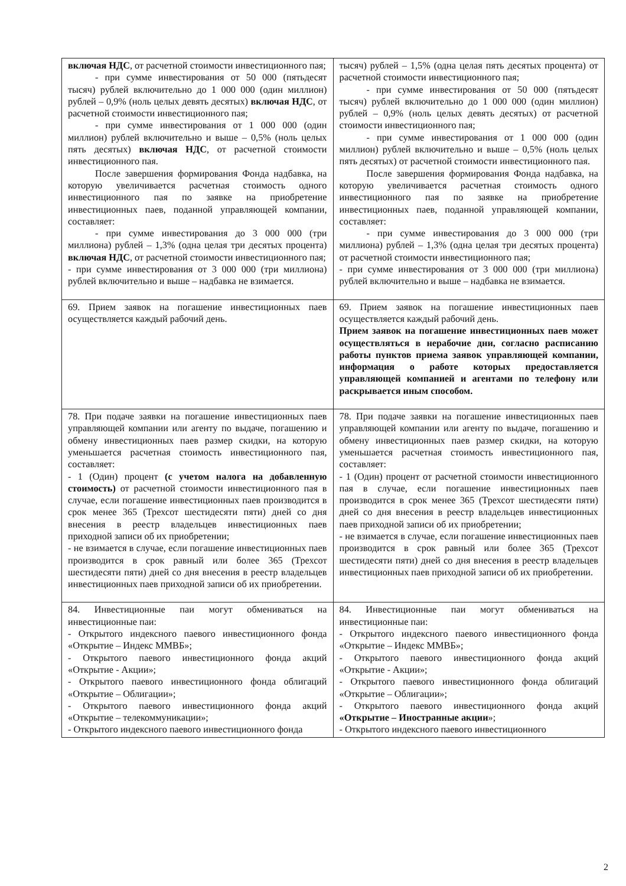| включая НДС , от расчетной стоимости инвестиционного пая; - при сумме инвестирования от 50 000 (пятьдесят тысяч) рублей включительно до 1 000 000 (один миллион) рублей – 0,9% (ноль целых девять десятых) включая НДС , от расчетной стоимости инвестиционного пая; - при сумме инвестирования от 1 000 000 (один миллион) рублей включительно и выше – 0,5% (ноль целых пять десятых) включая НДС , от расчетной стоимости инвестиционного пая. После завершения формирования Фонда надбавка, на которую увеличивается расчетная стоимость одного инвестиционного пая по заявке на приобретение инвестиционных паев, поданной управляющей компании, составляет: - при сумме инвестирования до 3 000 000 (три миллиона) рублей – 1,3% (одна целая три десятых процента) включая НДС , от расчетной стоимости инвестиционного пая; - при сумме инвестирования от 3 000 000 (три миллиона) рублей включительно и выше – надбавка не взимается. | тысяч) рублей – 1,5% (одна целая пять десятых процента) от расчетной стоимости инвестиционного пая; - при сумме инвестирования от 50 000 (пятьдесят тысяч) рублей включительно до 1 000 000 (один миллион) рублей – 0,9% (ноль целых девять десятых) от расчетной стоимости инвестиционного пая; - при сумме инвестирования от 1 000 000 (один миллион) рублей включительно и выше – 0,5% (ноль целых пять десятых) от расчетной стоимости инвестиционного пая. После завершения формирования Фонда надбавка, на которую увеличивается расчетная стоимость одного инвестиционного пая по заявке на приобретение инвестиционных паев, поданной управляющей компании, составляет: - при сумме инвестирования до 3 000 000 (три миллиона) рублей – 1,3% (одна целая три десятых процента) от расчетной стоимости инвестиционного пая; - при сумме инвестирования от 3 000 000 (три миллиона) рублей включительно и выше – надбавка не взимается. |
| 69. Прием заявок на погашение инвестиционных паев осуществляется каждый рабочий день. | 69. Прием заявок на погашение инвестиционных паев осуществляется каждый рабочий день. Прием заявок на погашение инвестиционных паев может осуществляться в нерабочие дни, согласно расписанию работы пунктов приема заявок управляющей компании, информация о работе которых предоставляется управляющей компанией и агентами по телефону или раскрывается иным способом. |
| 78. При подаче заявки на погашение инвестиционных паев управляющей компании или агенту по выдаче, погашению и обмену инвестиционных паев размер скидки, на которую уменьшается расчетная стоимость инвестиционного пая, составляет: - 1 (Один) процент (с учетом налога на добавленную стоимость) от расчетной стоимости инвестиционного пая в случае, если погашение инвестиционных паев производится в срок менее 365 (Трехсот шестидесяти пяти) дней со дня внесения в реестр владельцев инвестиционных паев приходной записи об их приобретении; - не взимается в случае, если погашение инвестиционных паев производится в срок равный или более 365 (Трехсот шестидесяти пяти) дней со дня внесения в реестр владельцев инвестиционных паев приходной записи об их приобретении. | 78. При подаче заявки на погашение инвестиционных паев управляющей компании или агенту по выдаче, погашению и обмену инвестиционных паев размер скидки, на которую уменьшается расчетная стоимость инвестиционного пая, составляет: - 1 (Один) процент от расчетной стоимости инвестиционного пая в случае, если погашение инвестиционных паев производится в срок менее 365 (Трехсот шестидесяти пяти) дней со дня внесения в реестр владельцев инвестиционных паев приходной записи об их приобретении; - не взимается в случае, если погашение инвестиционных паев производится в срок равный или более 365 (Трехсот шестидесяти пяти) дней со дня внесения в реестр владельцев инвестиционных паев приходной записи об их приобретении. |
| 84. Инвестиционные паи могут обмениваться на инвестиционные паи: - Открытого индексного паевого инвестиционного фонда «Открытие – Индекс ММВБ»; - Открытого паевого инвестиционного фонда акций «Открытие - Акции»; - Открытого паевого инвестиционного фонда облигаций «Открытие – Облигации»; - Открытого паевого инвестиционного фонда акций «Открытие – телекоммуникации»; - Открытого индексного паевого инвестиционного фонда | 84. Инвестиционные паи могут обмениваться на инвестиционные паи: - Открытого индексного паевого инвестиционного фонда «Открытие – Индекс ММВБ»; - Открытого паевого инвестиционного фонда акций «Открытие - Акции»; - Открытого паевого инвестиционного фонда облигаций «Открытие – Облигации»; - Открытого паевого инвестиционного фонда акций «Открытие – Иностранные акции »; - Открытого индексного паевого инвестиционного |
2